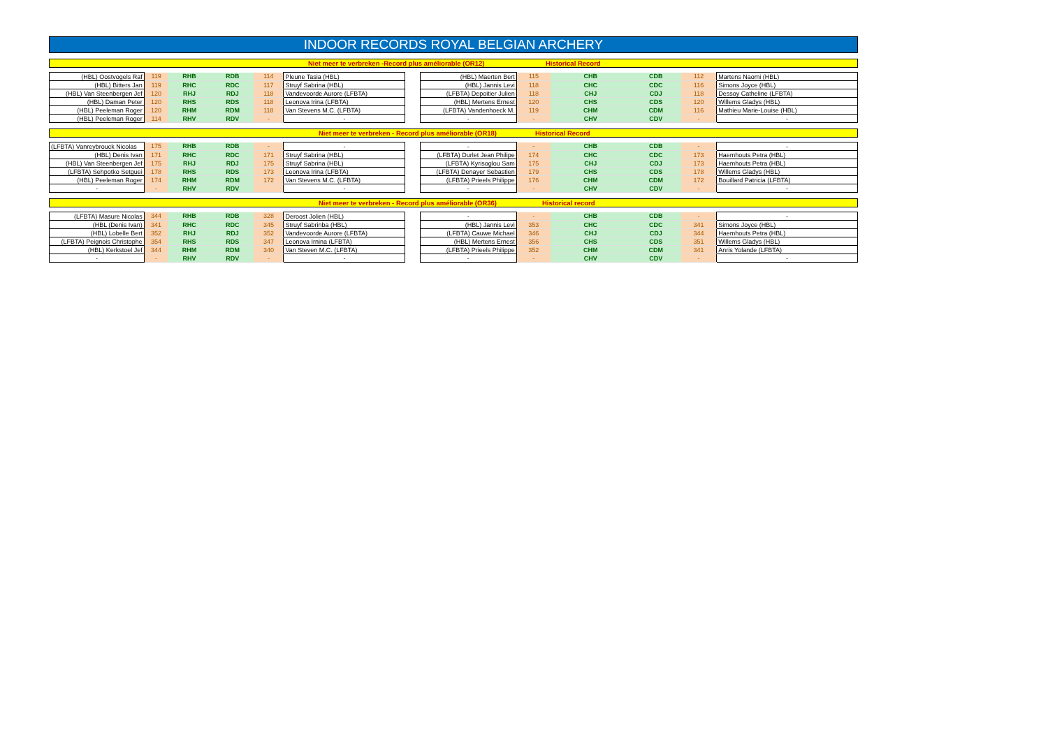INDOOR RECORDS ROYAL BELGIAN ARCHERY
Niet meer te verbreken -Record plus améliorable (OR12) Historical Record
| (HBL) Oostvogels Raf | 119 | RHB | RDB | 114 | Pleune Tasia (HBL) | | (HBL) Maerten Bert | 115 | CHB | CDB | 112 | Martens Naomi (HBL) |
| (HBL) Bitters Jan | 119 | RHC | RDC | 117 | Struyf Sabrina (HBL) | | (HBL) Jannis Levi | 118 | CHC | CDC | 116 | Simons Joyce (HBL) |
| (HBL) Van Steenbergen Jef | 120 | RHJ | RDJ | 118 | Vandevoorde Aurore (LFBTA) | | (LFBTA) Depoitier Julien | 118 | CHJ | CDJ | 118 | Dessoy Catheline (LFBTA) |
| (HBL) Daman Peter | 120 | RHS | RDS | 118 | Leonova Irina (LFBTA) | | (HBL) Mertens Ernest | 120 | CHS | CDS | 120 | Willems Gladys (HBL) |
| (HBL) Peeleman Roger | 120 | RHM | RDM | 118 | Van Stevens M.C. (LFBTA) | | (LFBTA) Vandenhoeck M. | 119 | CHM | CDM | 116 | Mathieu Marie-Louise (HBL) |
| (HBL) Peeleman Roger | 114 | RHV | RDV | - | - | | - | - | CHV | CDV | - | - |
Niet meer te verbreken - Record plus améliorable (OR18) Historical Record
| (LFBTA) Vanreybrouck Nicolas | 175 | RHB | RDB | - | - | | - | - | CHB | CDB | - | - |
| (HBL) Denis Ivan | 171 | RHC | RDC | 171 | Struyf Sabrina (HBL) | | (LFBTA) Durlet Jean Philipe | 174 | CHC | CDC | 173 | Haemhouts Petra (HBL) |
| (HBL) Van Steenbergen Jef | 175 | RHJ | RDJ | 175 | Struyf Sabrina (HBL) | | (LFBTA) Kyrisoglou Sam | 175 | CHJ | CDJ | 173 | Haemhouts Petra (HBL) |
| (LFBTA) Sehpotko Setguei | 178 | RHS | RDS | 173 | Leonova Irina (LFBTA) | | (LFBTA) Denayer Sebastien | 179 | CHS | CDS | 178 | Willems Gladys (HBL) |
| (HBL) Peeleman Roger | 174 | RHM | RDM | 172 | Van Stevens M.C. (LFBTA) | | (LFBTA) Prieels Philippe | 176 | CHM | CDM | 172 | Bouillard Patricia (LFBTA) |
| - | - | RHV | RDV | | - | | - | - | CHV | CDV | - | - |
Niet meer te verbreken - Record plus améliorable (OR36) Historical record
| (LFBTA) Masure Nicolas | 344 | RHB | RDB | 328 | Deroost Jolien (HBL) | | - | - | CHB | CDB | - | - |
| (HBL (Denis Ivan) | 341 | RHC | RDC | 345 | Struyf Sabrinba (HBL) | | (HBL) Jannis Levi | 353 | CHC | CDC | 341 | Simons Joyce (HBL) |
| (HBL) Lobelle Bert | 352 | RHJ | RDJ | 352 | Vandevoorde Aurore (LFBTA) | | (LFBTA) Cauwe Michael | 346 | CHJ | CDJ | 344 | Haemhouts Petra (HBL) |
| (LFBTA) Peignois Christophe | 354 | RHS | RDS | 347 | Leonova Irnina (LFBTA) | | (HBL) Mertens Ernest | 356 | CHS | CDS | 351 | Willems Gladys (HBL) |
| (HBL) Kerkstoel Jef | 344 | RHM | RDM | 340 | Van Steven M.C. (LFBTA) | | (LFBTA) Prieels Philippe | 352 | CHM | CDM | 341 | Anris Yolande (LFBTA) |
| - | - | RHV | RDV | - | - | | - | - | CHV | CDV | - | - |